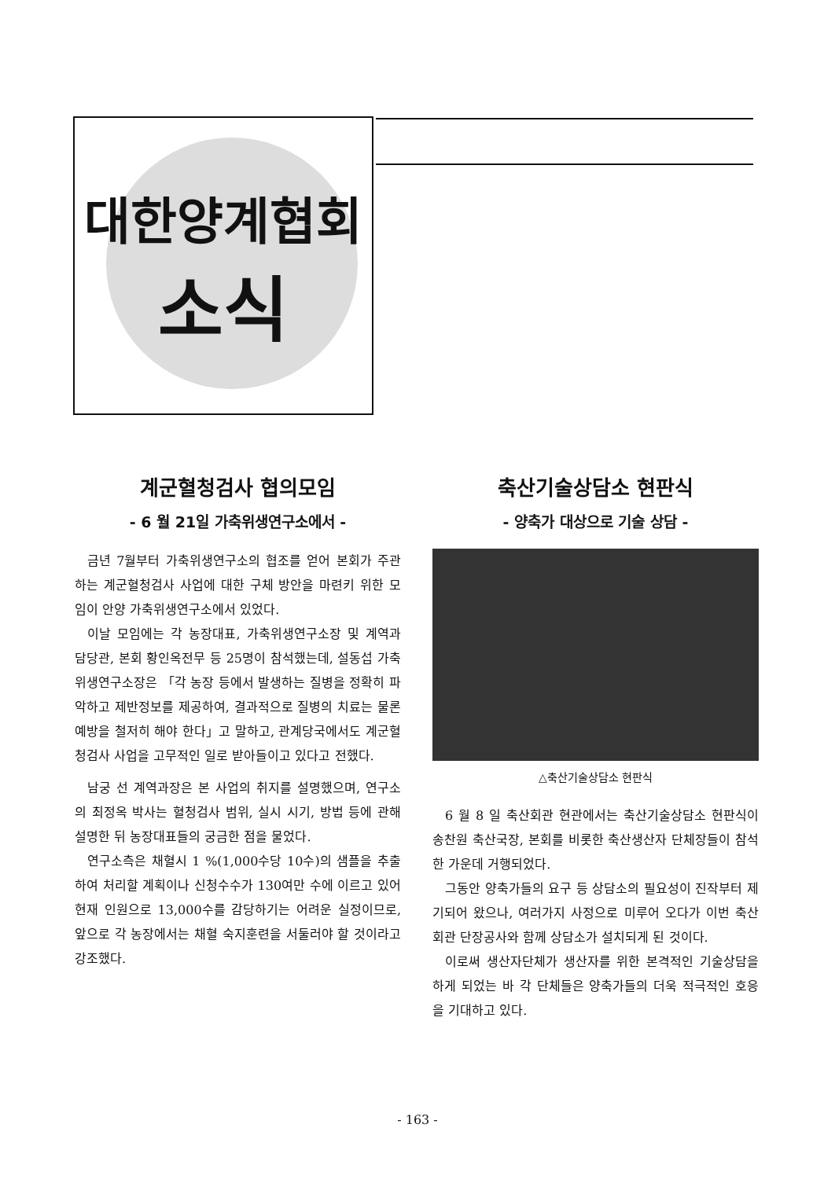대한양계협회
소식
계군혈청검사 협의모임
- 6 월 21일 가축위생연구소에서 -
금년 7월부터 가축위생연구소의 협조를 얻어 본회가 주관하는 계군혈청검사 사업에 대한 구체 방안을 마련키 위한 모임이 안양 가축위생연구소에서 있었다.
이날 모임에는 각 농장대표, 가축위생연구소장 및 계역과 담당관, 본회 황인옥전무 등 25명이 참석했는데, 설동섭 가축위생연구소장은 「각 농장 등에서 발생하는 질병을 정확히 파악하고 제반정보를 제공하여, 결과적으로 질병의 치료는 물론 예방을 철저히 해야 한다」고 말하고, 관계당국에서도 계군혈청검사 사업을 고무적인 일로 받아들이고 있다고 전했다.
남궁 선 계역과장은 본 사업의 취지를 설명했으며, 연구소의 최정옥 박사는 혈청검사 범위, 실시 시기, 방법 등에 관해 설명한 뒤 농장대표들의 궁금한 점을 물었다.
연구소측은 채혈시 1 %(1,000수당 10수)의 샘플을 추출하여 처리할 계획이나 신청수수가 130여만 수에 이르고 있어 현재 인원으로 13,000수를 감당하기는 어려운 실정이므로, 앞으로 각 농장에서는 채혈 숙지훈련을 서둘러야 할 것이라고 강조했다.
축산기술상담소 현판식
- 양축가 대상으로 기술 상담 -
△축산기술상담소 현판식
6 월 8 일 축산회관 현관에서는 축산기술상담소 현판식이 송찬원 축산국장, 본회를 비롯한 축산생산자 단체장들이 참석한 가운데 거행되었다.
그동안 양축가들의 요구 등 상담소의 필요성이 진작부터 제기되어 왔으나, 여러가지 사정으로 미루어 오다가 이번 축산회관 단장공사와 함께 상담소가 설치되게 된 것이다.
이로써 생산자단체가 생산자를 위한 본격적인 기술상담을 하게 되었는 바 각 단체들은 양축가들의 더욱 적극적인 호응을 기대하고 있다.
- 163 -